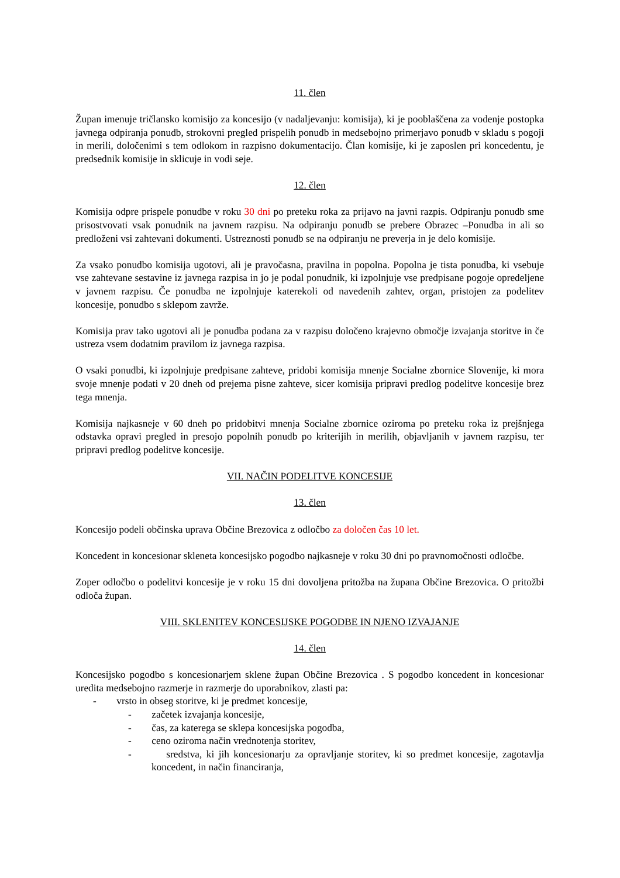11. člen
Župan imenuje tričlansko komisijo za koncesijo (v nadaljevanju: komisija), ki je pooblaščena za vodenje postopka javnega odpiranja ponudb, strokovni pregled prispelih ponudb in medsebojno primerjavo ponudb v skladu s pogoji in merili, določenimi s tem odlokom in razpisno dokumentacijo. Član komisije, ki je zaposlen pri koncedentu, je predsednik komisije in sklicuje in vodi seje.
12. člen
Komisija odpre prispele ponudbe v roku 30 dni po preteku roka za prijavo na javni razpis. Odpiranju ponudb sme prisostvovati vsak ponudnik na javnem razpisu. Na odpiranju ponudb se prebere Obrazec –Ponudba in ali so predloženi vsi zahtevani dokumenti. Ustreznosti ponudb se na odpiranju ne preverja in je delo komisije.
Za vsako ponudbo komisija ugotovi, ali je pravočasna, pravilna in popolna. Popolna je tista ponudba, ki vsebuje vse zahtevane sestavine iz javnega razpisa in jo je podal ponudnik, ki izpolnjuje vse predpisane pogoje opredeljene v javnem razpisu. Če ponudba ne izpolnjuje katerekoli od navedenih zahtev, organ, pristojen za podelitev koncesije, ponudbo s sklepom zavrže.
Komisija prav tako ugotovi ali je ponudba podana za v razpisu določeno krajevno območje izvajanja storitve in če ustreza vsem dodatnim pravilom iz javnega razpisa.
O vsaki ponudbi, ki izpolnjuje predpisane zahteve, pridobi komisija mnenje Socialne zbornice Slovenije, ki mora svoje mnenje podati v 20 dneh od prejema pisne zahteve, sicer komisija pripravi predlog podelitve koncesije brez tega mnenja.
Komisija najkasneje v 60 dneh po pridobitvi mnenja Socialne zbornice oziroma po preteku roka iz prejšnjega odstavka opravi pregled in presojo popolnih ponudb po kriterijih in merilih, objavljanih v javnem razpisu, ter pripravi predlog podelitve koncesije.
VII. NAČIN PODELITVE KONCESIJE
13. člen
Koncesijo podeli občinska uprava Občine Brezovica z odločbo za določen čas 10 let.
Koncedent in koncesionar skleneta koncesijsko pogodbo najkasneje v roku 30 dni po pravnomočnosti odločbe.
Zoper odločbo o podelitvi koncesije je v roku 15 dni dovoljena pritožba na župana Občine Brezovica. O pritožbi odloča župan.
VIII. SKLENITEV KONCESIJSKE POGODBE IN NJENO IZVAJANJE
14. člen
Koncesijsko pogodbo s koncesionarjem sklene župan Občine Brezovica . S pogodbo koncedent in koncesionar uredita medsebojno razmerje in razmerje do uporabnikov, zlasti pa:
- vrsto in obseg storitve, ki je predmet koncesije,
- začetek izvajanja koncesije,
- čas, za katerega se sklepa koncesijska pogodba,
- ceno oziroma način vrednotenja storitev,
- sredstva, ki jih koncesionarju za opravljanje storitev, ki so predmet koncesije, zagotavlja koncedent, in način financiranja,